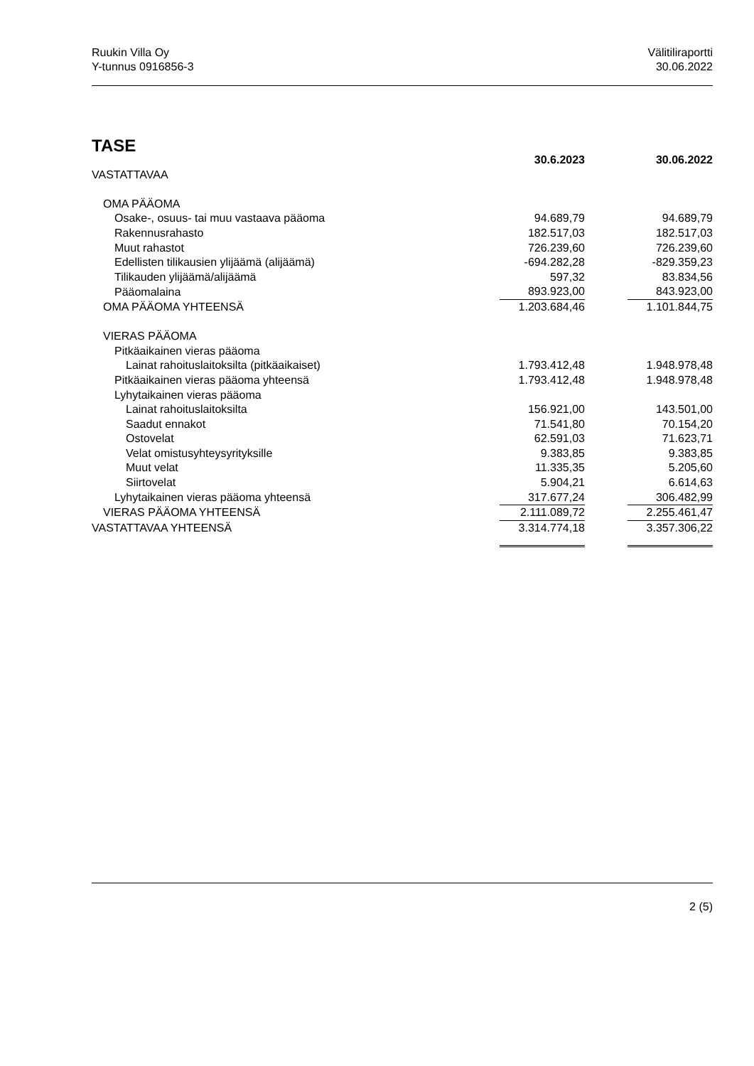Ruukin Villa Oy
Y-tunnus 0916856-3
Välitiliraportti
30.06.2022
TASE
| | 30.6.2023 | | 30.06.2022 |
| VASTATTAVAA | | | |
| OMA PÄÄOMA | | | |
| Osake-, osuus- tai muu vastaava pääoma | 94.689,79 | | 94.689,79 |
| Rakennusrahasto | 182.517,03 | | 182.517,03 |
| Muut rahastot | 726.239,60 | | 726.239,60 |
| Edellisten tilikausien ylijäämä (alijäämä) | -694.282,28 | | -829.359,23 |
| Tilikauden ylijäämä/alijäämä | 597,32 | | 83.834,56 |
| Pääomalaina | 893.923,00 | | 843.923,00 |
| OMA PÄÄOMA YHTEENSÄ | 1.203.684,46 | | 1.101.844,75 |
| VIERAS PÄÄOMA | | | |
| Pitkäaikainen vieras pääoma | | | |
| Lainat rahoituslaitoksilta (pitkäaikaiset) | 1.793.412,48 | | 1.948.978,48 |
| Pitkäaikainen vieras pääoma yhteensä | 1.793.412,48 | | 1.948.978,48 |
| Lyhytaikainen vieras pääoma | | | |
| Lainat rahoituslaitoksilta | 156.921,00 | | 143.501,00 |
| Saadut ennakot | 71.541,80 | | 70.154,20 |
| Ostovelat | 62.591,03 | | 71.623,71 |
| Velat omistusyhteysyrityksille | 9.383,85 | | 9.383,85 |
| Muut velat | 11.335,35 | | 5.205,60 |
| Siirtovelat | 5.904,21 | | 6.614,63 |
| Lyhytaikainen vieras pääoma yhteensä | 317.677,24 | | 306.482,99 |
| VIERAS PÄÄOMA YHTEENSÄ | 2.111.089,72 | | 2.255.461,47 |
| VASTATTAVAA YHTEENSÄ | 3.314.774,18 | | 3.357.306,22 |
2 (5)